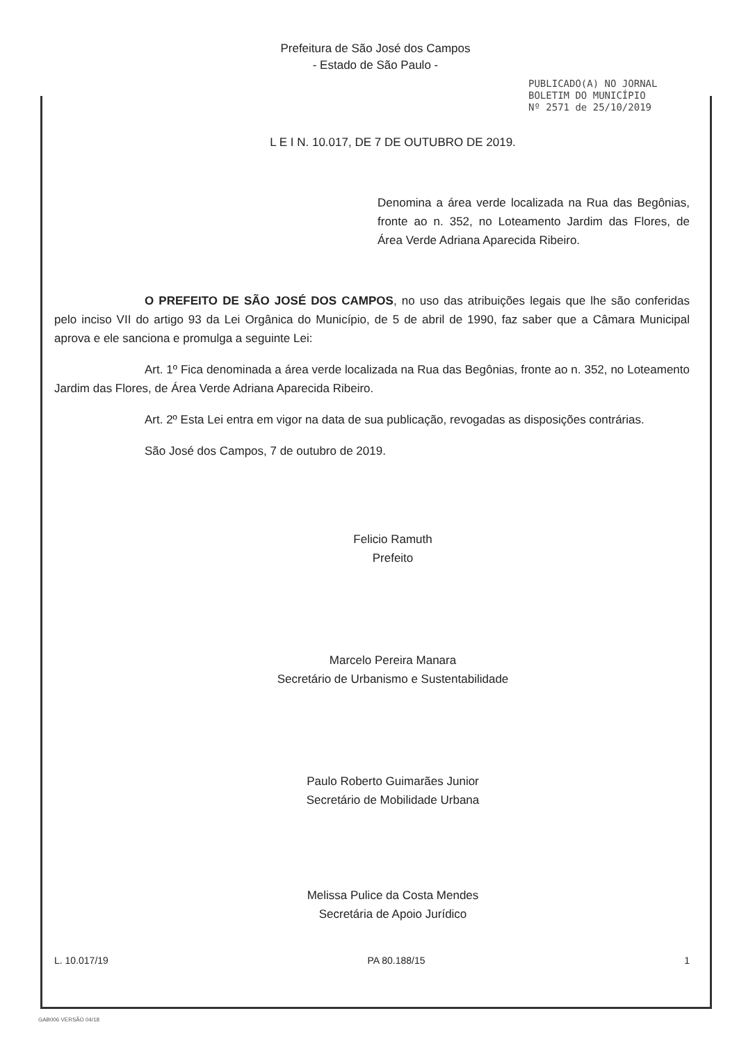Prefeitura de São José dos Campos
- Estado de São Paulo -
PUBLICADO(A) NO JORNAL
BOLETIM DO MUNICÍPIO
Nº 2571 de 25/10/2019
L E I N. 10.017, DE 7 DE OUTUBRO DE 2019.
Denomina a área verde localizada na Rua das Begônias, fronte ao n. 352, no Loteamento Jardim das Flores, de Área Verde Adriana Aparecida Ribeiro.
O PREFEITO DE SÃO JOSÉ DOS CAMPOS, no uso das atribuições legais que lhe são conferidas pelo inciso VII do artigo 93 da Lei Orgânica do Município, de 5 de abril de 1990, faz saber que a Câmara Municipal aprova e ele sanciona e promulga a seguinte Lei:
Art. 1º Fica denominada a área verde localizada na Rua das Begônias, fronte ao n. 352, no Loteamento Jardim das Flores, de Área Verde Adriana Aparecida Ribeiro.
Art. 2º Esta Lei entra em vigor na data de sua publicação, revogadas as disposições contrárias.
São José dos Campos, 7 de outubro de 2019.
Felicio Ramuth
Prefeito
Marcelo Pereira Manara
Secretário de Urbanismo e Sustentabilidade
Paulo Roberto Guimarães Junior
Secretário de Mobilidade Urbana
Melissa Pulice da Costa Mendes
Secretária de Apoio Jurídico
L. 10.017/19 PA 80.188/15 1
GAB006 VERSÃO 04/18